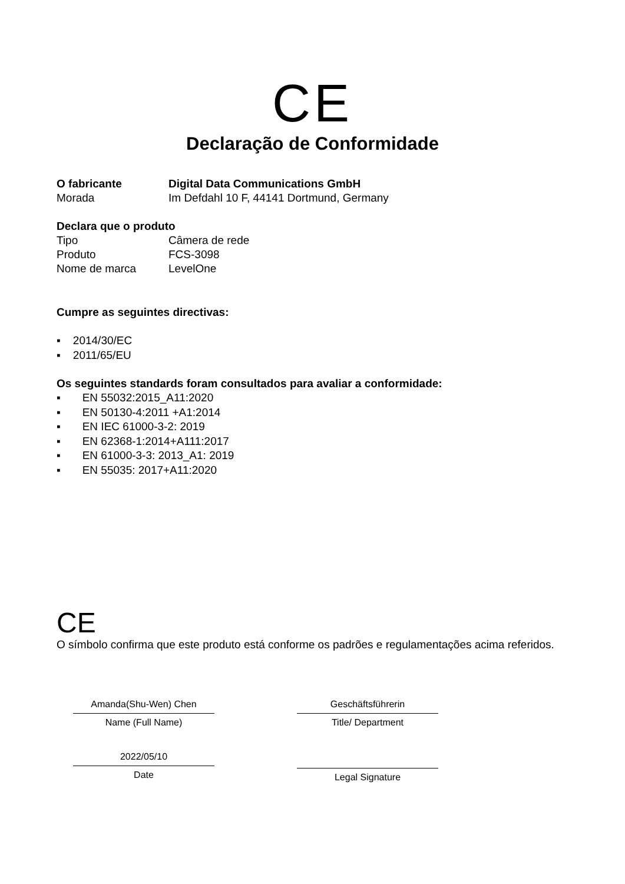CE
Declaração de Conformidade
O fabricante Digital Data Communications GmbH
Morada Im Defdahl 10 F, 44141 Dortmund, Germany
Declara que o produto
Tipo Câmera de rede
Produto FCS-3098
Nome de marca LevelOne
Cumpre as seguintes directivas:
▪ 2014/30/EC
▪ 2011/65/EU
Os seguintes standards foram consultados para avaliar a conformidade:
▪ EN 55032:2015_A11:2020
▪ EN 50130-4:2011 +A1:2014
▪ EN IEC 61000-3-2: 2019
▪ EN 62368-1:2014+A111:2017
▪ EN 61000-3-3: 2013_A1: 2019
▪ EN 55035: 2017+A11:2020
CE
O símbolo confirma que este produto está conforme os padrões e regulamentações acima referidos.
Amanda(Shu-Wen) Chen
Name (Full Name)
2022/05/10
Date
Geschäftsführerin
Title/ Department
Legal Signature